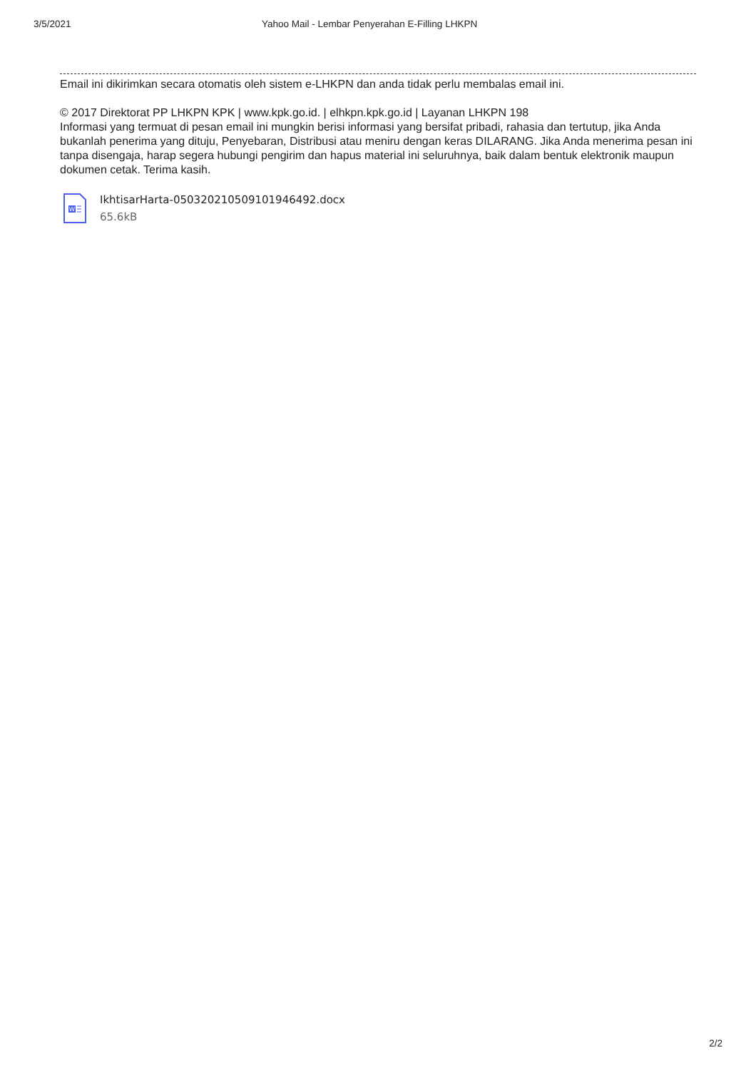3/5/2021 Yahoo Mail - Lembar Penyerahan E-Filling LHKPN
Email ini dikirimkan secara otomatis oleh sistem e-LHKPN dan anda tidak perlu membalas email ini.
© 2017 Direktorat PP LHKPN KPK | www.kpk.go.id. | elhkpn.kpk.go.id | Layanan LHKPN 198
Informasi yang termuat di pesan email ini mungkin berisi informasi yang bersifat pribadi, rahasia dan tertutup, jika Anda bukanlah penerima yang dituju, Penyebaran, Distribusi atau meniru dengan keras DILARANG. Jika Anda menerima pesan ini tanpa disengaja, harap segera hubungi pengirim dan hapus material ini seluruhnya, baik dalam bentuk elektronik maupun dokumen cetak. Terima kasih.
W
IkhtisarHarta-05032021050910194649​2.docx
65.6kB
2/2